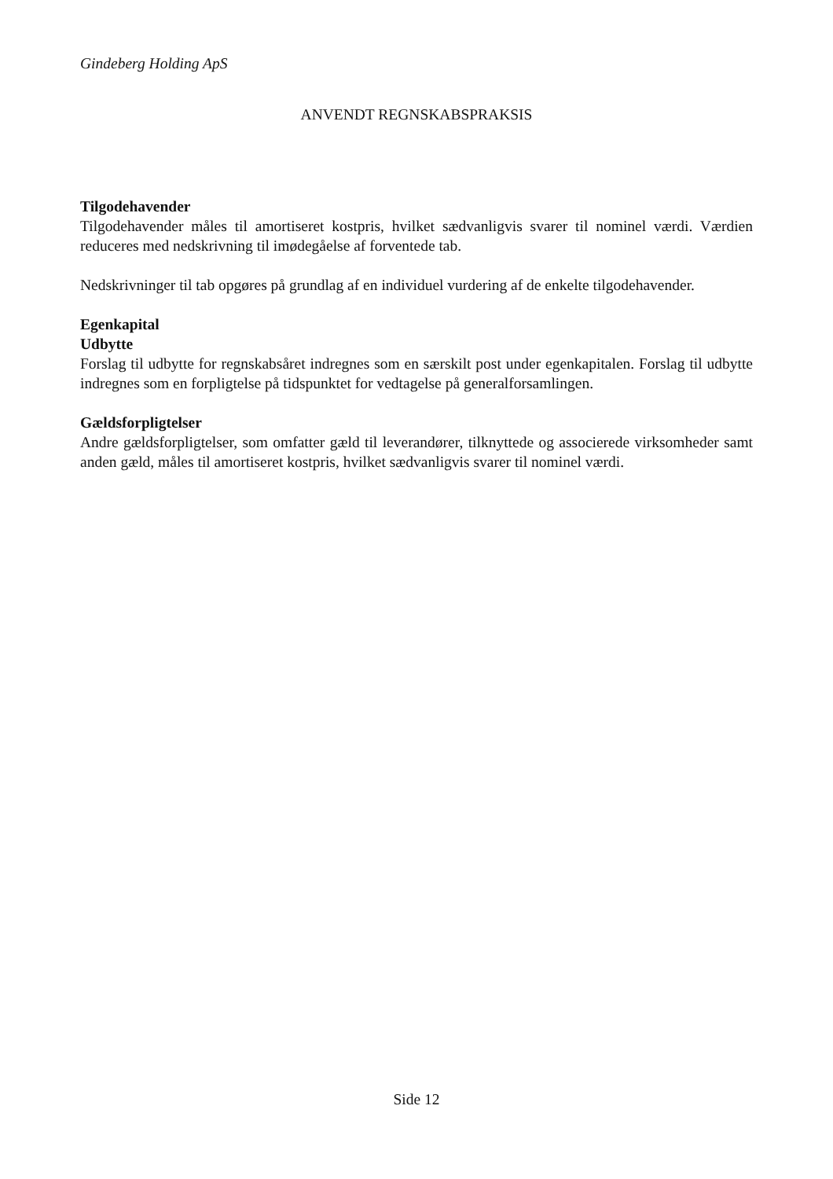Gindeberg Holding ApS
ANVENDT REGNSKABSPRAKSIS
Tilgodehavender
Tilgodehavender måles til amortiseret kostpris, hvilket sædvanligvis svarer til nominel værdi. Værdien reduceres med nedskrivning til imødegåelse af forventede tab.
Nedskrivninger til tab opgøres på grundlag af en individuel vurdering af de enkelte tilgodehavender.
Egenkapital
Udbytte
Forslag til udbytte for regnskabsåret indregnes som en særskilt post under egenkapitalen. Forslag til udbytte indregnes som en forpligtelse på tidspunktet for vedtagelse på generalforsamlingen.
Gældsforpligtelser
Andre gældsforpligtelser, som omfatter gæld til leverandører, tilknyttede og associerede virksomheder samt anden gæld, måles til amortiseret kostpris, hvilket sædvanligvis svarer til nominel værdi.
Side 12